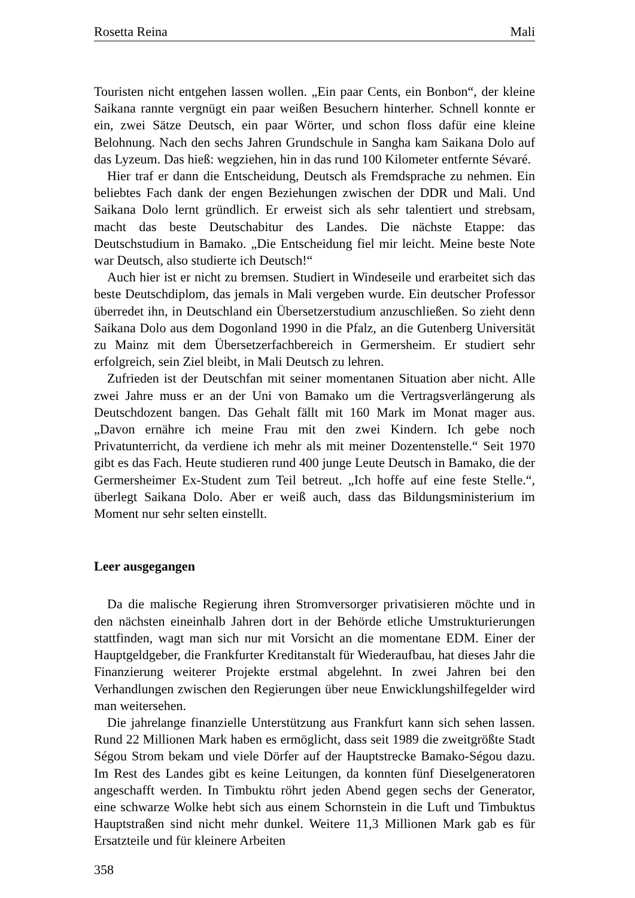Rosetta Reina Mali
Touristen nicht entgehen lassen wollen. „Ein paar Cents, ein Bonbon“, der kleine Saikana rannte vergnügt ein paar weißen Besuchern hinterher. Schnell konnte er ein, zwei Sätze Deutsch, ein paar Wörter, und schon floss dafür eine kleine Belohnung. Nach den sechs Jahren Grundschule in Sangha kam Saikana Dolo auf das Lyzeum. Das hieß: wegziehen, hin in das rund 100 Kilometer entfernte Sévaré.
Hier traf er dann die Entscheidung, Deutsch als Fremdsprache zu nehmen. Ein beliebtes Fach dank der engen Beziehungen zwischen der DDR und Mali. Und Saikana Dolo lernt gründlich. Er erweist sich als sehr talentiert und strebsam, macht das beste Deutschabitur des Landes. Die nächste Etappe: das Deutschstudium in Bamako. „Die Entscheidung fiel mir leicht. Meine beste Note war Deutsch, also studierte ich Deutsch!“
Auch hier ist er nicht zu bremsen. Studiert in Windeseile und erarbeitet sich das beste Deutschdiplom, das jemals in Mali vergeben wurde. Ein deutscher Professor überredet ihn, in Deutschland ein Übersetzerstudium anzuschließen. So zieht denn Saikana Dolo aus dem Dogonland 1990 in die Pfalz, an die Gutenberg Universität zu Mainz mit dem Übersetzerfachbereich in Germersheim. Er studiert sehr erfolgreich, sein Ziel bleibt, in Mali Deutsch zu lehren.
Zufrieden ist der Deutschfan mit seiner momentanen Situation aber nicht. Alle zwei Jahre muss er an der Uni von Bamako um die Vertragsverlängerung als Deutschdozent bangen. Das Gehalt fällt mit 160 Mark im Monat mager aus. „Davon ernähre ich meine Frau mit den zwei Kindern. Ich gebe noch Privatunterricht, da verdiene ich mehr als mit meiner Dozentenstelle.“ Seit 1970 gibt es das Fach. Heute studieren rund 400 junge Leute Deutsch in Bamako, die der Germersheimer Ex-Student zum Teil betreut. „Ich hoffe auf eine feste Stelle.“, überlegt Saikana Dolo. Aber er weiß auch, dass das Bildungsministerium im Moment nur sehr selten einstellt.
Leer ausgegangen
Da die malische Regierung ihren Stromversorger privatisieren möchte und in den nächsten eineinhalb Jahren dort in der Behörde etliche Umstrukturierungen stattfinden, wagt man sich nur mit Vorsicht an die momentane EDM. Einer der Hauptgeldgeber, die Frankfurter Kreditanstalt für Wiederaufbau, hat dieses Jahr die Finanzierung weiterer Projekte erstmal abgelehnt. In zwei Jahren bei den Verhandlungen zwischen den Regierungen über neue Enwicklungshilfegelder wird man weitersehen.
Die jahrelange finanzielle Unterstützung aus Frankfurt kann sich sehen lassen. Rund 22 Millionen Mark haben es ermöglicht, dass seit 1989 die zweitgrößte Stadt Ségou Strom bekam und viele Dörfer auf der Hauptstrecke Bamako-Ségou dazu. Im Rest des Landes gibt es keine Leitungen, da konnten fünf Dieselgeneratoren angeschafft werden. In Timbuktu röhrt jeden Abend gegen sechs der Generator, eine schwarze Wolke hebt sich aus einem Schornstein in die Luft und Timbuktus Hauptstraßen sind nicht mehr dunkel. Weitere 11,3 Millionen Mark gab es für Ersatzteile und für kleinere Arbeiten
358